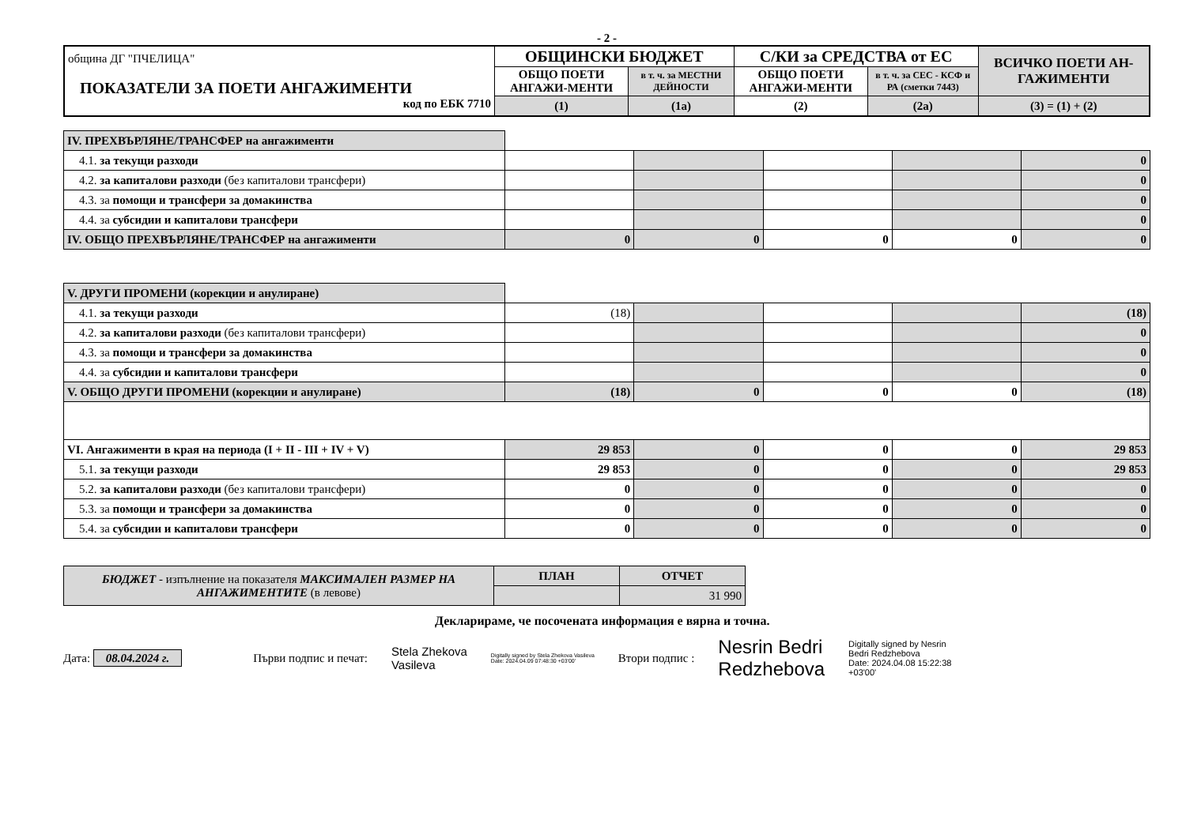- 2 -
| община ДГ "ПЧЕЛИЦА" ПОКАЗАТЕЛИ ЗА ПОЕТИ АНГАЖИМЕНТИ код по ЕБК 7710 | ОБЩИНСКИ БЮДЖЕТ | | С/КИ за СРЕДСТВА от ЕС | | ВСИЧКО ПОЕТИ АН-ГАЖИМЕНТИ |
| | ОБЩО ПОЕТИ АНГАЖИ-МЕНТИ | в т. ч. за МЕСТНИ ДЕЙНОСТИ | ОБЩО ПОЕТИ АНГАЖИ-МЕНТИ | в т. ч. за СЕС - КСФ и РА (сметки 7443) | |
| | (1) | (1а) | (2) | (2а) | (3) = (1) + (2) |
| IV. ПРЕХВЪРЛЯНЕ/ТРАНСФЕР на ангажименти | | | | | |
| 4.1. за текущи разходи | | | | | 0 |
| 4.2. за капиталови разходи (без капиталови трансфери) | | | | | 0 |
| 4.3. за помощи и трансфери за домакинства | | | | | 0 |
| 4.4. за субсидии и капиталови трансфери | | | | | 0 |
| IV. ОБЩО ПРЕХВЪРЛЯНЕ/ТРАНСФЕР на ангажименти | 0 | 0 | 0 | 0 | 0 |
| V. ДРУГИ ПРОМЕНИ (корекции и анулиране) | | | | | |
| 4.1. за текущи разходи | (18) | | | | (18) |
| 4.2. за капиталови разходи (без капиталови трансфери) | | | | | 0 |
| 4.3. за помощи и трансфери за домакинства | | | | | 0 |
| 4.4. за субсидии и капиталови трансфери | | | | | 0 |
| V. ОБЩО ДРУГИ ПРОМЕНИ (корекции и анулиране) | (18) | 0 | 0 | 0 | (18) |
| VI. Ангажименти в края на периода (I + II - III + IV + V) | 29 853 | 0 | 0 | 0 | 29 853 |
| 5.1. за текущи разходи | 29 853 | 0 | 0 | 0 | 29 853 |
| 5.2. за капиталови разходи (без капиталови трансфери) | 0 | 0 | 0 | 0 | 0 |
| 5.3. за помощи и трансфери за домакинства | 0 | 0 | 0 | 0 | 0 |
| 5.4. за субсидии и капиталови трансфери | 0 | 0 | 0 | 0 | 0 |
| БЮДЖЕТ - изпълнение на показателя МАКСИМАЛЕН РАЗМЕР НА АНГАЖИМЕНТИТЕ (в левове) | ПЛАН | ОТЧЕТ |
| | | 31 990 |
Декларираме, че посочената информация е вярна и точна.
Дата: 08.04.2024 г. Първи подпис и печат:
Stela Zhekova
Vasileva
Digitally signed by Stela Zhekova Vasileva
Date: 2024.04.09 07:48:30 +03'00'
Втори подпис :
Nesrin Bedri
Redzhebova
Digitally signed by Nesrin
Bedri Redzhebova
Date: 2024.04.08 15:22:38
+03'00'